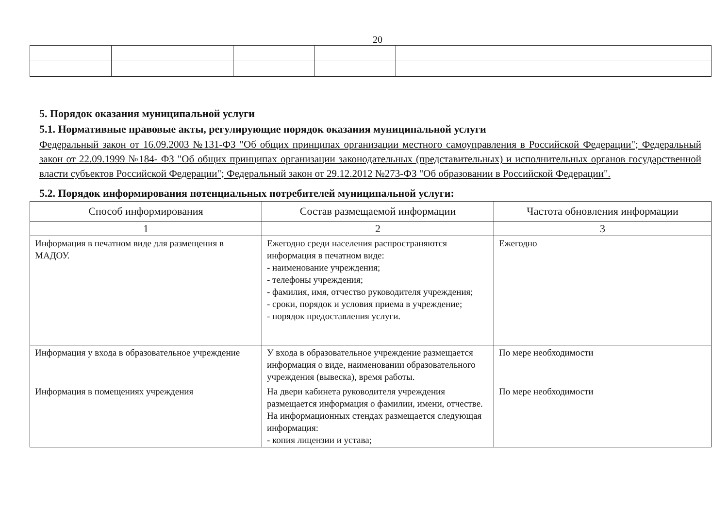20
5. Порядок оказания муниципальной услуги
5.1. Нормативные правовые акты, регулирующие порядок оказания муниципальной услуги
Федеральный закон от 16.09.2003 №131-ФЗ "Об общих принципах организации местного самоуправления в Российской Федерации"; Федеральный закон от 22.09.1999 №184- ФЗ "Об общих принципах организации законодательных (представительных) и исполнительных органов государственной власти субъектов Российской Федерации"; Федеральный закон от 29.12.2012 №273-ФЗ "Об образовании в Российской Федерации".
5.2. Порядок информирования потенциальных потребителей муниципальной услуги:
| Способ информирования | Состав размещаемой информации | Частота обновления информации |
| --- | --- | --- |
| 1 | 2 | 3 |
| Информация в печатном виде для размещения в МАДОУ. | Ежегодно среди населения распространяются информация в печатном виде: - наименование учреждения; - телефоны учреждения; - фамилия, имя, отчество руководителя учреждения; - сроки, порядок и условия приема в учреждение; - порядок предоставления услуги. | Ежегодно |
| Информация у входа в образовательное учреждение | У входа в образовательное учреждение размещается информация о виде, наименовании образовательного учреждения (вывеска), время работы. | По мере необходимости |
| Информация в помещениях учреждения | На двери кабинета руководителя учреждения размещается информация о фамилии, имени, отчестве. На информационных стендах размещается следующая информация: - копия лицензии и устава; | По мере необходимости |